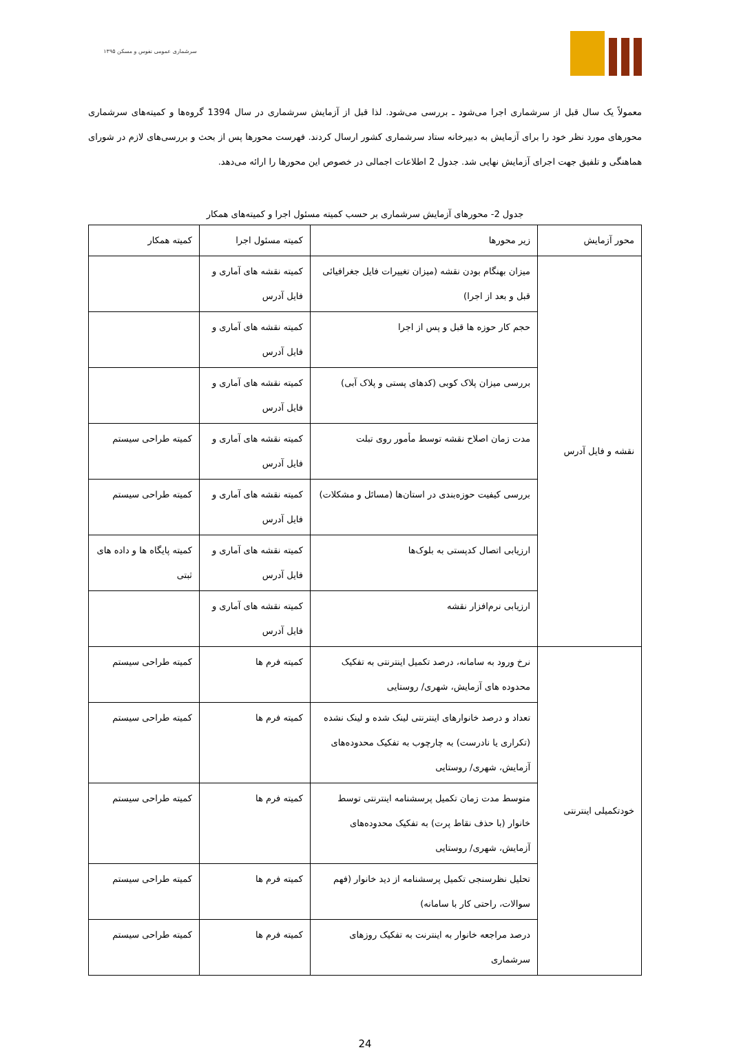سرشماری عمومی نفوس و مسکن ۱۳۹۵
معمولاً یک سال قبل از سرشماری اجرا می‌شود ـ بررسی می‌شود. لذا قبل از آزمایش سرشماری در سال 1394 گروه‌ها و کمیته‌های سرشماری محورهای مورد نظر خود را برای آزمایش به دبیرخانه ستاد سرشماری کشور ارسال کردند. فهرست محورها پس از بحث و بررسی‌های لازم در شورای هماهنگی و تلفیق جهت اجرای آزمایش نهایی شد. جدول 2 اطلاعات اجمالی در خصوص این محورها را ارائه می‌دهد.
جدول 2- محورهای آزمایش سرشماری بر حسب کمیته مسئول اجرا و کمیته‌های همکار
| محور آزمایش | زیر محورها | کمیته مسئول اجرا | کمیته همکار |
| --- | --- | --- | --- |
| نقشه و فایل آدرس | میزان بهنگام بودن نقشه (میزان تغییرات فایل جغرافیائی قبل و بعد از اجرا) | کمیته نقشه های آماری و فایل آدرس | |
| | حجم کار حوزه ها قبل و پس از اجرا | کمیته نقشه های آماری و فایل آدرس | |
| | بررسی میزان پلاک کوبی (کدهای پستی و پلاک آبی) | کمیته نقشه های آماری و فایل آدرس | |
| | مدت زمان اصلاح نقشه توسط مأمور روی تبلت | کمیته نقشه های آماری و فایل آدرس | کمیته طراحی سیستم |
| | بررسی کیفیت حوزه‌بندی در استان‌ها (مسائل و مشکلات) | کمیته نقشه های آماری و فایل آدرس | کمیته طراحی سیستم |
| | ارزیابی اتصال کدپستی به بلوک‌ها | کمیته نقشه های آماری و فایل آدرس | کمیته پایگاه ها و داده های ثبتی |
| | ارزیابی نرم‌افزار نقشه | کمیته نقشه های آماری و فایل آدرس | |
| خودتکمیلی اینترنتی | نرخ ورود به سامانه، درصد تکمیل اینترنتی به تفکیک محدوده های آزمایش، شهری/ روستایی | کمیته فرم ها | کمیته طراحی سیستم |
| | تعداد و درصد خانوارهای اینترنتی لینک شده و لینک نشده (تکراری یا نادرست) به چارچوب به تفکیک محدوده‌های آزمایش، شهری/ روستایی | کمیته فرم ها | کمیته طراحی سیستم |
| | متوسط مدت زمان تکمیل پرسشنامه اینترنتی توسط خانوار (با حذف نقاط پرت) به تفکیک محدوده‌های آزمایش، شهری/ روستایی | کمیته فرم ها | کمیته طراحی سیستم |
| | تحلیل نظرسنجی تکمیل پرسشنامه از دید خانوار (فهم سوالات، راحتی کار با سامانه) | کمیته فرم ها | کمیته طراحی سیستم |
| | درصد مراجعه خانوار به اینترنت به تفکیک روزهای سرشماری | کمیته فرم ها | کمیته طراحی سیستم |
24